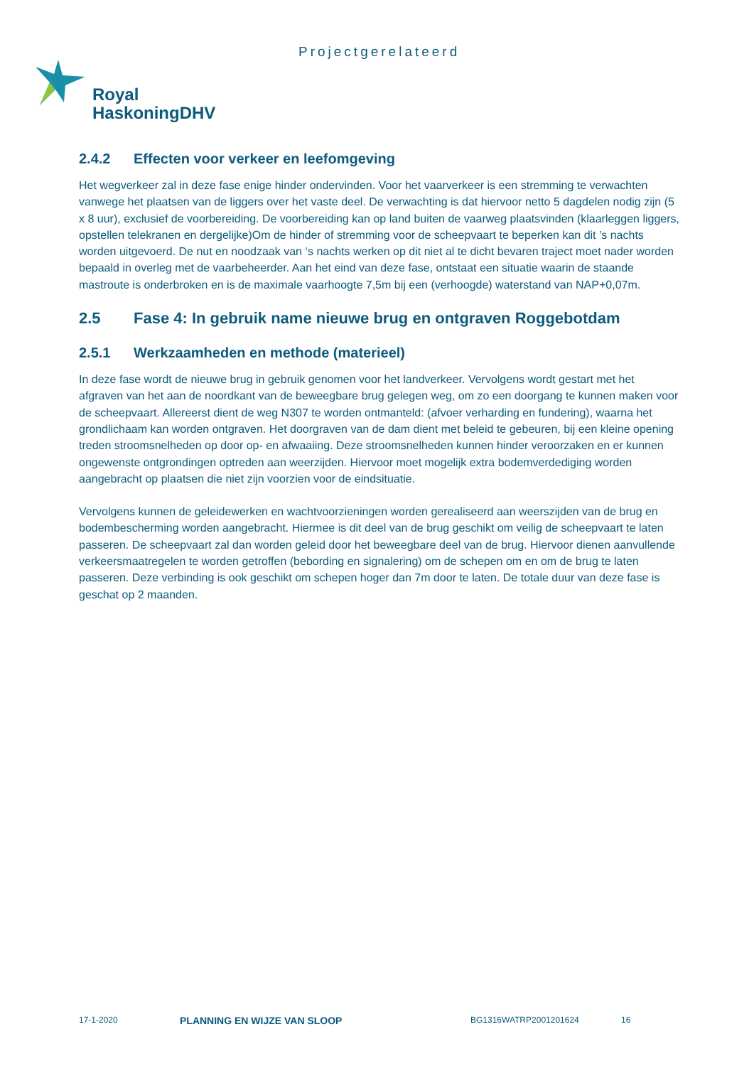Projectgerelateerd
Royal
HaskoningDHV
2.4.2 Effecten voor verkeer en leefomgeving
Het wegverkeer zal in deze fase enige hinder ondervinden. Voor het vaarverkeer is een stremming te verwachten vanwege het plaatsen van de liggers over het vaste deel. De verwachting is dat hiervoor netto 5 dagdelen nodig zijn (5 x 8 uur), exclusief de voorbereiding. De voorbereiding kan op land buiten de vaarweg plaatsvinden (klaarleggen liggers, opstellen telekranen en dergelijke)Om de hinder of stremming voor de scheepvaart te beperken kan dit ’s nachts worden uitgevoerd. De nut en noodzaak van ‘s nachts werken op dit niet al te dicht bevaren traject moet nader worden bepaald in overleg met de vaarbeheerder. Aan het eind van deze fase, ontstaat een situatie waarin de staande mastroute is onderbroken en is de maximale vaarhoogte 7,5m bij een (verhoogde) waterstand van NAP+0,07m.
2.5 Fase 4: In gebruik name nieuwe brug en ontgraven Roggebotdam
2.5.1 Werkzaamheden en methode (materieel)
In deze fase wordt de nieuwe brug in gebruik genomen voor het landverkeer. Vervolgens wordt gestart met het afgraven van het aan de noordkant van de beweegbare brug gelegen weg, om zo een doorgang te kunnen maken voor de scheepvaart. Allereerst dient de weg N307 te worden ontmanteld: (afvoer verharding en fundering), waarna het grondlichaam kan worden ontgraven. Het doorgraven van de dam dient met beleid te gebeuren, bij een kleine opening treden stroomsnelheden op door op- en afwaaiing. Deze stroomsnelheden kunnen hinder veroorzaken en er kunnen ongewenste ontgrondingen optreden aan weerzijden. Hiervoor moet mogelijk extra bodemverdediging worden aangebracht op plaatsen die niet zijn voorzien voor de eindsituatie.
Vervolgens kunnen de geleidewerken en wachtvoorzieningen worden gerealiseerd aan weerszijden van de brug en bodembescherming worden aangebracht. Hiermee is dit deel van de brug geschikt om veilig de scheepvaart te laten passeren. De scheepvaart zal dan worden geleid door het beweegbare deel van de brug. Hiervoor dienen aanvullende verkeersmaatregelen te worden getroffen (bebording en signalering) om de schepen om en om de brug te laten passeren. Deze verbinding is ook geschikt om schepen hoger dan 7m door te laten. De totale duur van deze fase is geschat op 2 maanden.
17-1-2020 PLANNING EN WIJZE VAN SLOOP BG1316WATRP2001201624 16